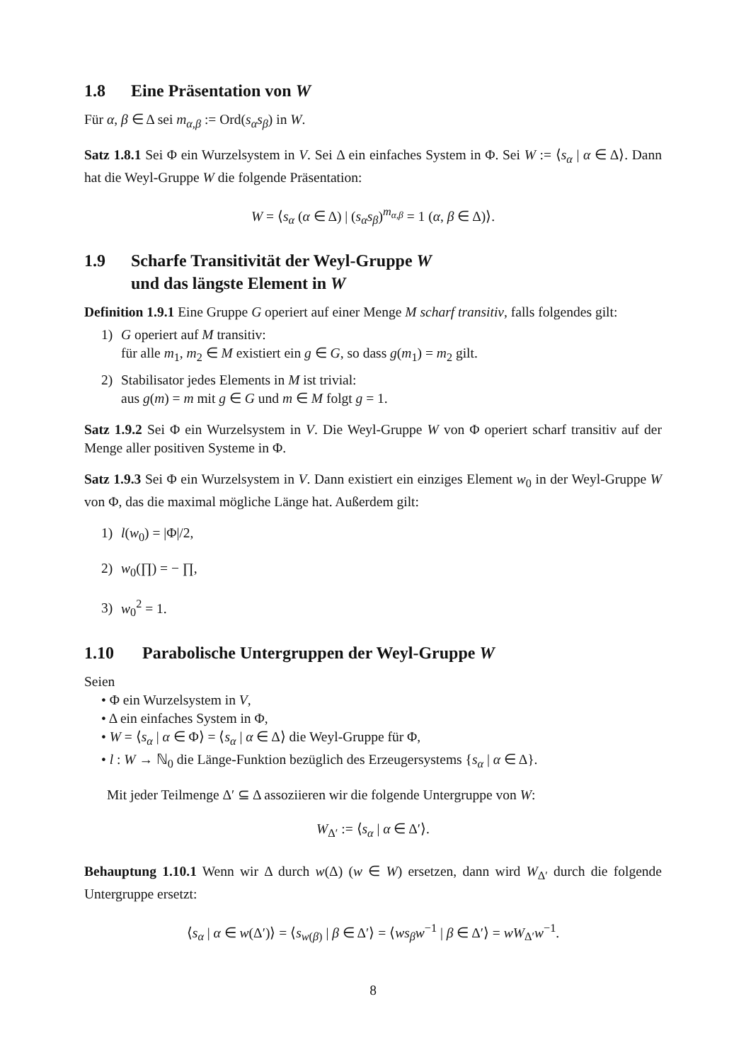1.8 Eine Präsentation von W
Für α, β ∈ Δ sei m<sub>α,β</sub> := Ord(s<sub>α</sub>s<sub>β</sub>) in W.
Satz 1.8.1 Sei Φ ein Wurzelsystem in V. Sei Δ ein einfaches System in Φ. Sei W := ⟨s<sub>α</sub> | α ∈ Δ⟩. Dann hat die Weyl-Gruppe W die folgende Präsentation:
W = ⟨s<sub>α</sub> (α ∈ Δ) | (s<sub>α</sub>s<sub>β</sub>)<sup>m<sub>α,β</sub></sup> = 1 (α, β ∈ Δ)⟩.
1.9 Scharfe Transitivität der Weyl-Gruppe W
und das längste Element in W
Definition 1.9.1 Eine Gruppe G operiert auf einer Menge M scharf transitiv, falls folgendes gilt:
1) G operiert auf M transitiv:
für alle m<sub>1</sub>, m<sub>2</sub> ∈ M existiert ein g ∈ G, so dass g(m<sub>1</sub>) = m<sub>2</sub> gilt.
2) Stabilisator jedes Elements in M ist trivial:
aus g(m) = m mit g ∈ G und m ∈ M folgt g = 1.
Satz 1.9.2 Sei Φ ein Wurzelsystem in V. Die Weyl-Gruppe W von Φ operiert scharf transitiv auf der Menge aller positiven Systeme in Φ.
Satz 1.9.3 Sei Φ ein Wurzelsystem in V. Dann existiert ein einziges Element w<sub>0</sub> in der Weyl-Gruppe W von Φ, das die maximal mögliche Länge hat. Außerdem gilt:
1) l(w<sub>0</sub>) = |Φ|/2,
2) w<sub>0</sub>(∏) = − ∏,
3) w<sub>0</sub><sup>2</sup> = 1.
1.10 Parabolische Untergruppen der Weyl-Gruppe W
Seien
• Φ ein Wurzelsystem in V,
• Δ ein einfaches System in Φ,
• W = ⟨s<sub>α</sub> | α ∈ Φ⟩ = ⟨s<sub>α</sub> | α ∈ Δ⟩ die Weyl-Gruppe für Φ,
• l : W → ℕ<sub>0</sub> die Länge-Funktion bezüglich des Erzeugersystems {s<sub>α</sub> | α ∈ Δ}.
Mit jeder Teilmenge Δ′ ⊆ Δ assoziieren wir die folgende Untergruppe von W:
W<sub>Δ′</sub> := ⟨s<sub>α</sub> | α ∈ Δ′⟩.
Behauptung 1.10.1 Wenn wir Δ durch w(Δ) (w ∈ W) ersetzen, dann wird W<sub>Δ′</sub> durch die folgende Untergruppe ersetzt:
⟨s<sub>α</sub> | α ∈ w(Δ′)⟩ = ⟨s<sub>w(β)</sub> | β ∈ Δ′⟩ = ⟨ws<sub>β</sub>w<sup>−1</sup> | β ∈ Δ′⟩ = wW<sub>Δ′</sub>w<sup>−1</sup>.
8